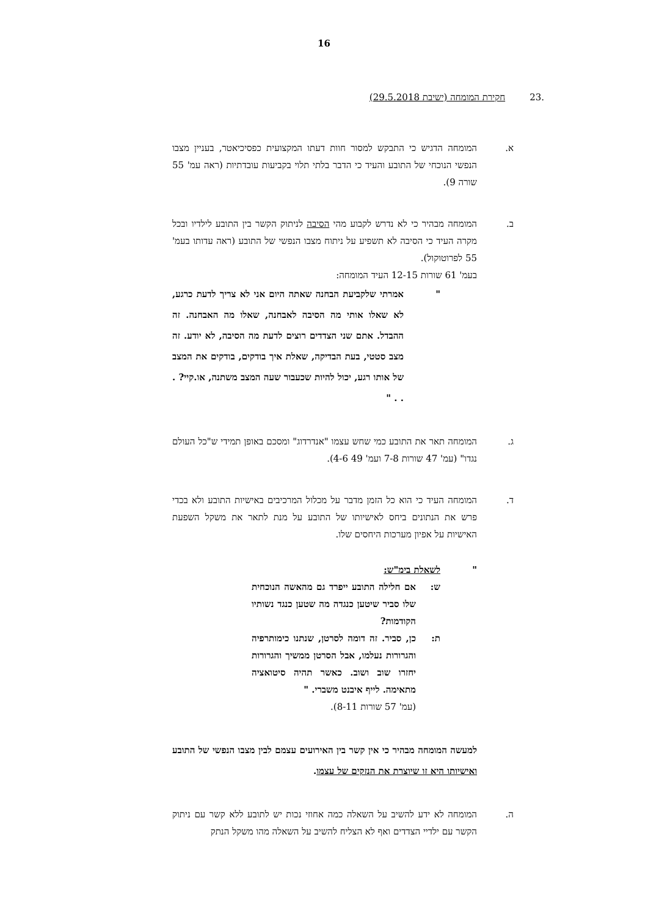16
.23 חקירת המומחה (ישיבת 29.5.2018)
א. המומחה הדגיש כי התבקש למסור חוות דעתו המקצועית כפסיכיאטר, בעניין מצבו הנפשי הנוכחי של התובע והעיד כי הדבר בלתי תלוי בקביעות עובדתיות (ראה עמ' 55 שורה 9).
ב. המומחה מבהיר כי לא נדרש לקבוע מהי הסיבה לניתוק הקשר בין התובע לילדיו ובכל מקרה העיד כי הסיבה לא תשפיע על ניתוח מצבו הנפשי של התובע (ראה עדותו בעמ' 55 לפרוטוקול).
בעמ' 61 שורות 12-15 העיד המומחה:
" אמרתי שלקביעת הבחנה שאתה היום אני לא צריך לדעת כרגע, לא שאלו אותי מה הסיבה לאבחנה, שאלו מה האבחנה. זה ההבדל. אתם שני הצדדים רוצים לדעת מה הסיבה, לא יודע. זה מצב סטטי, בעת הבדיקה, שאלת איך בודקים, בודקים את המצב של אותו רגע, יכול להיות שכעבור שעה המצב משתנה, או.קיי? . . . "
ג. המומחה תאר את התובע כמי שחש עצמו "אנדרדוג" ומסכם באופן תמידי ש"כל העולם נגדו" (עמ' 47 שורות 7-8 ועמ' 49 4-6).
ד. המומחה העיד כי הוא כל הזמן מדבר על מכלול המרכיבים באישיות התובע ולא בכדי פרש את הנתונים ביחס לאישיותו של התובע על מנת לתאר את משקל השפעת האישיות על אפיון מערכות היחסים שלו.
" לשאלת בימ"ש:
ש: אם חלילה התובע ייפרד גם מהאשה הנוכחית שלו סביר שיטען כנגדה מה שטען כנגד נשותיו הקודמות?
ת: כן, סביר. זה דומה לסרטן, שנתנו כימותרפיה והגרורות נעלמו, אבל הסרטן ממשיך והגרורות יחזרו שוב ושוב. כאשר תהיה סיטואציה מתאימה. לייף איבנט משברי. "
(עמ' 57 שורות 8-11).
למעשה המומחה מבהיר כי אין קשר בין האירועים עצמם לבין מצבו הנפשי של התובע ואישיותו היא זו שיוצרת את הנזקים של עצמו.
ה. המומחה לא ידע להשיב על השאלה כמה אחוזי נכות יש לתובע ללא קשר עם ניתוק הקשר עם ילדיי הצדדים ואף לא הצליח להשיב על השאלה מהו משקל הנתק